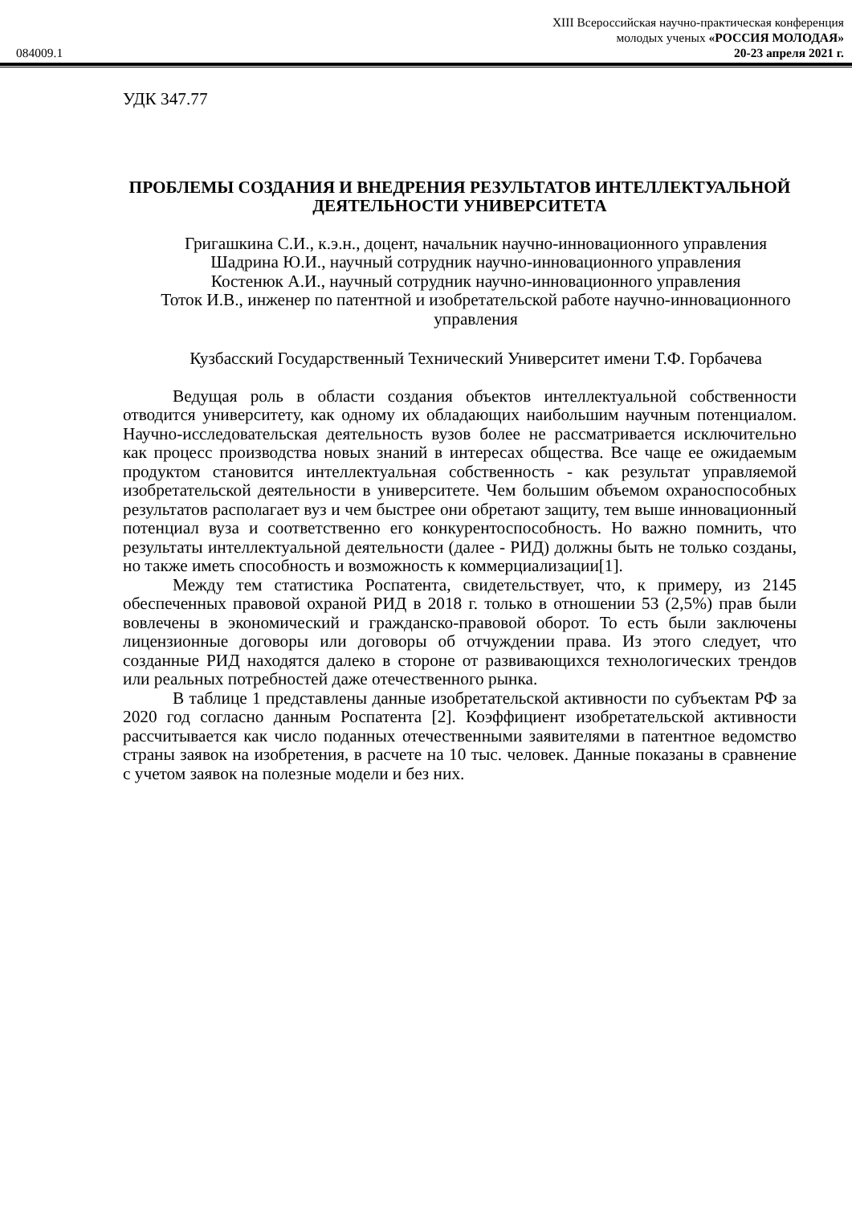XIII Всероссийская научно-практическая конференция
молодых ученых «РОССИЯ МОЛОДАЯ»
084009.1 20-23 апреля 2021 г.
УДК 347.77
ПРОБЛЕМЫ СОЗДАНИЯ И ВНЕДРЕНИЯ РЕЗУЛЬТАТОВ ИНТЕЛЛЕКТУАЛЬНОЙ ДЕЯТЕЛЬНОСТИ УНИВЕРСИТЕТА
Григашкина С.И., к.э.н., доцент, начальник научно-инновационного управления
Шадрина Ю.И., научный сотрудник научно-инновационного управления
Костенюк А.И., научный сотрудник научно-инновационного управления
Тоток И.В., инженер по патентной и изобретательской работе научно-инновационного управления
Кузбасский Государственный Технический Университет имени Т.Ф. Горбачева
Ведущая роль в области создания объектов интеллектуальной собственности отводится университету, как одному их обладающих наибольшим научным потенциалом. Научно-исследовательская деятельность вузов более не рассматривается исключительно как процесс производства новых знаний в интересах общества. Все чаще ее ожидаемым продуктом становится интеллектуальная собственность - как результат управляемой изобретательской деятельности в университете. Чем большим объемом охраноспособных результатов располагает вуз и чем быстрее они обретают защиту, тем выше инновационный потенциал вуза и соответственно его конкурентоспособность. Но важно помнить, что результаты интеллектуальной деятельности (далее - РИД) должны быть не только созданы, но также иметь способность и возможность к коммерциализации[1].
Между тем статистика Роспатента, свидетельствует, что, к примеру, из 2145 обеспеченных правовой охраной РИД в 2018 г. только в отношении 53 (2,5%) прав были вовлечены в экономический и гражданско-правовой оборот. То есть были заключены лицензионные договоры или договоры об отчуждении права. Из этого следует, что созданные РИД находятся далеко в стороне от развивающихся технологических трендов или реальных потребностей даже отечественного рынка.
В таблице 1 представлены данные изобретательской активности по субъектам РФ за 2020 год согласно данным Роспатента [2]. Коэффициент изобретательской активности рассчитывается как число поданных отечественными заявителями в патентное ведомство страны заявок на изобретения, в расчете на 10 тыс. человек. Данные показаны в сравнение с учетом заявок на полезные модели и без них.